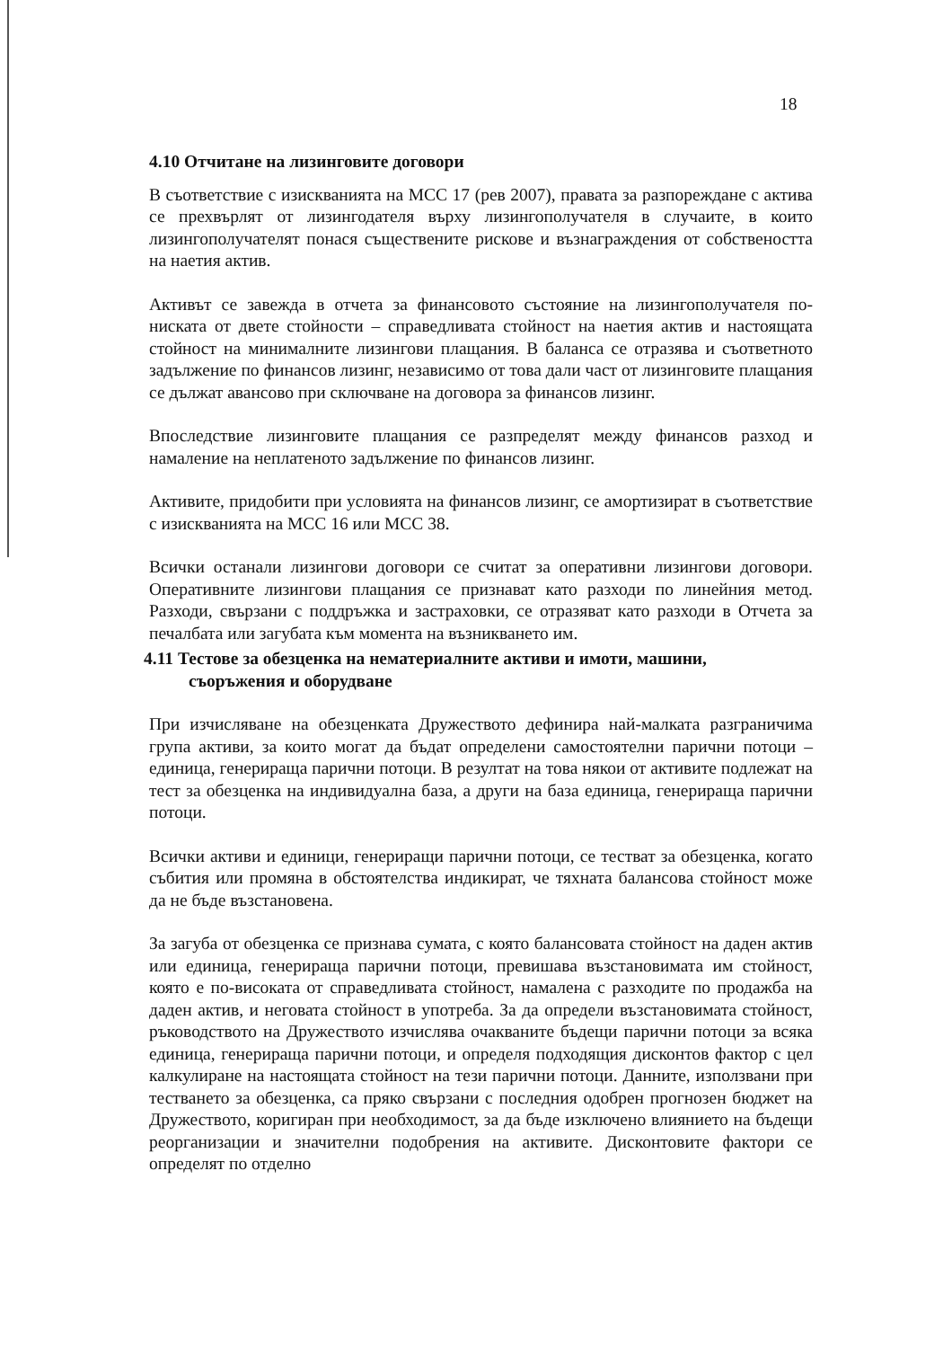18
4.10 Отчитане на лизинговите договори
В съответствие с изискванията на МСС 17 (рев 2007), правата за разпореждане с актива се прехвърлят от лизингодателя върху лизингополучателя в случаите, в които лизингополучателят понася съществените рискове и възнаграждения от собствеността на наетия актив.
Активът се завежда в отчета за финансовото състояние на лизингополучателя по-ниската от двете стойности – справедливата стойност на наетия актив и настоящата стойност на минималните лизингови плащания. В баланса се отразява и съответното задължение по финансов лизинг, независимо от това дали част от лизинговите плащания се дължат авансово при сключване на договора за финансов лизинг.
Впоследствие лизинговите плащания се разпределят между финансов разход и намаление на неплатеното задължение по финансов лизинг.
Активите, придобити при условията на финансов лизинг, се амортизират в съответствие с изискванията на МСС 16 или МСС 38.
Всички останали лизингови договори се считат за оперативни лизингови договори. Оперативните лизингови плащания се признават като разходи по линейния метод. Разходи, свързани с поддръжка и застраховки, се отразяват като разходи в Отчета за печалбата или загубата към момента на възникването им.
4.11 Тестове за обезценка на нематериалните активи и имоти, машини,
съоръжения и оборудване
При изчисляване на обезценката Дружеството дефинира най-малката разграничима група активи, за които могат да бъдат определени самостоятелни парични потоци – единица, генерираща парични потоци. В резултат на това някои от активите подлежат на тест за обезценка на индивидуална база, а други на база единица, генерираща парични потоци.
Всички активи и единици, генериращи парични потоци, се тестват за обезценка, когато събития или промяна в обстоятелства индикират, че тяхната балансова стойност може да не бъде възстановена.
За загуба от обезценка се признава сумата, с която балансовата стойност на даден актив или единица, генерираща парични потоци, превишава възстановимата им стойност, която е по-високата от справедливата стойност, намалена с разходите по продажба на даден актив, и неговата стойност в употреба. За да определи възстановимата стойност, ръководството на Дружеството изчислява очакваните бъдещи парични потоци за всяка единица, генерираща парични потоци, и определя подходящия дисконтов фактор с цел калкулиране на настоящата стойност на тези парични потоци. Данните, използвани при тестването за обезценка, са пряко свързани с последния одобрен прогнозен бюджет на Дружеството, коригиран при необходимост, за да бъде изключено влиянието на бъдещи реорганизации и значителни подобрения на активите. Дисконтовите фактори се определят по отделно